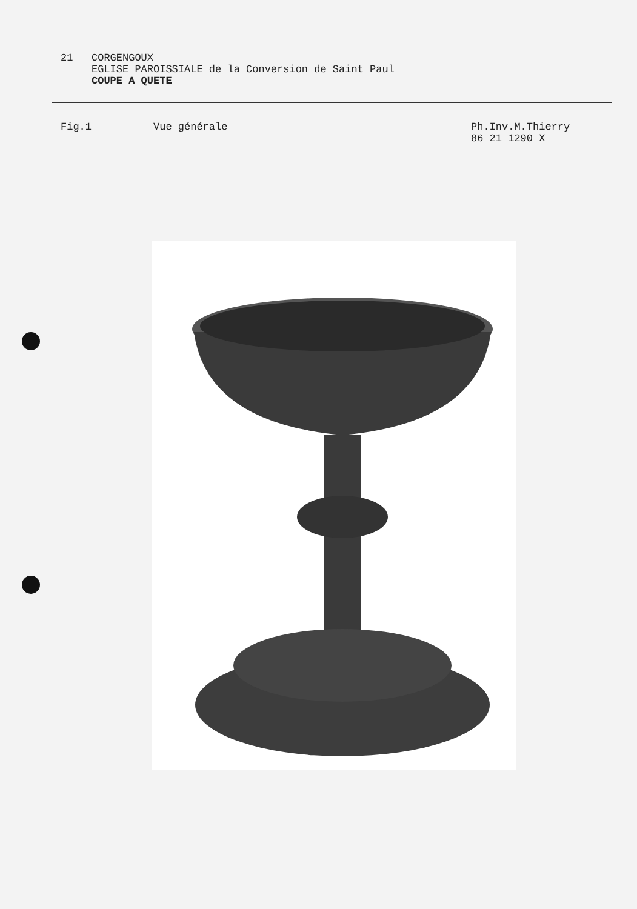21 CORGENGOUX
EGLISE PAROISSIALE de la Conversion de Saint Paul
COUPE A QUETE
Fig.1 Vue générale Ph.Inv.M.Thierry
86 21 1290 X